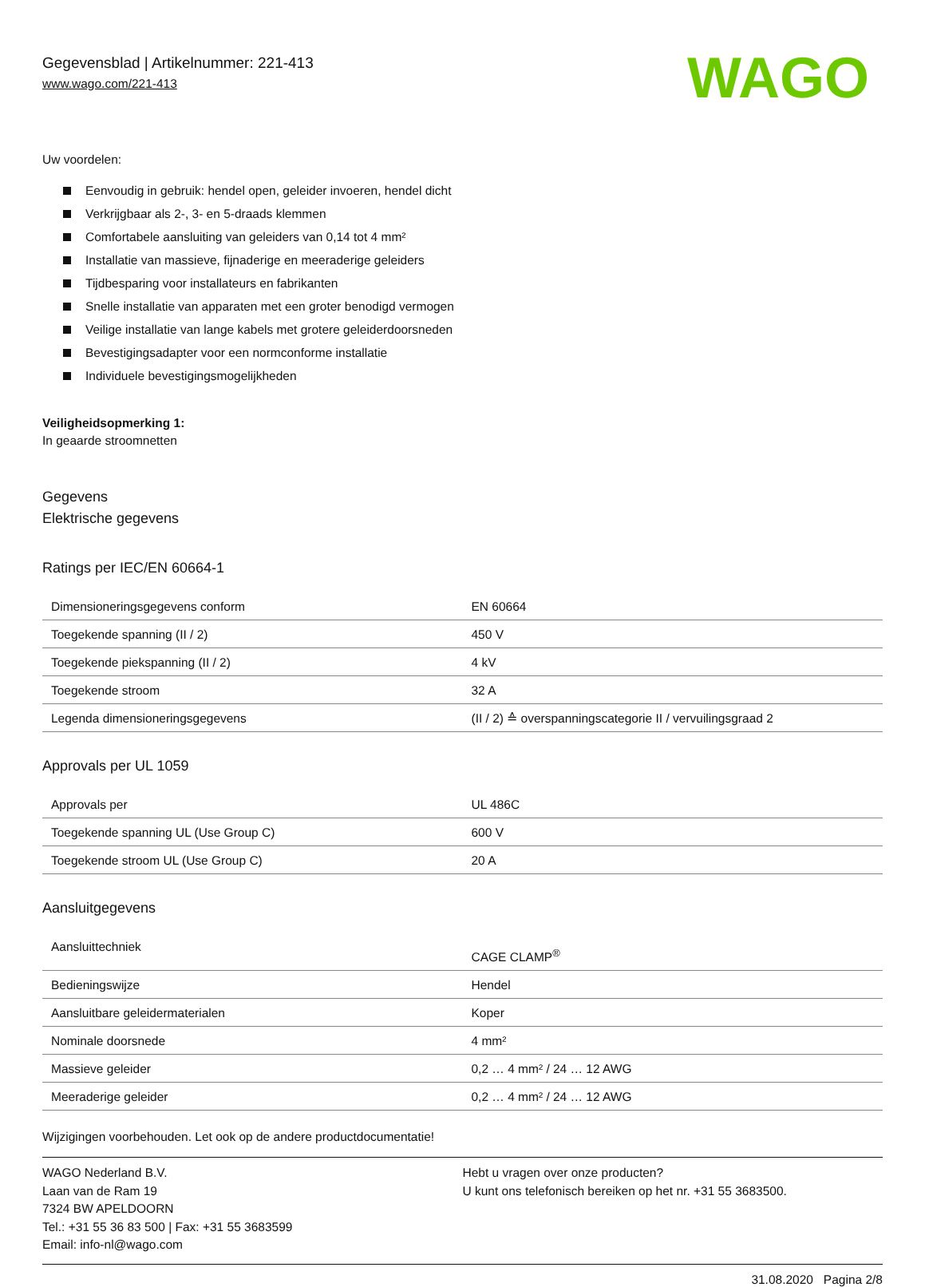Gegevensblad | Artikelnummer: 221-413
www.wago.com/221-413
WAGO
Uw voordelen:
Eenvoudig in gebruik: hendel open, geleider invoeren, hendel dicht
Verkrijgbaar als 2-, 3- en 5-draads klemmen
Comfortabele aansluiting van geleiders van 0,14 tot 4 mm²
Installatie van massieve, fijnaderige en meeraderige geleiders
Tijdbesparing voor installateurs en fabrikanten
Snelle installatie van apparaten met een groter benodigd vermogen
Veilige installatie van lange kabels met grotere geleiderdoorsneden
Bevestigingsadapter voor een normconforme installatie
Individuele bevestigingsmogelijkheden
Veiligheidsopmerking 1:
In geaarde stroomnetten
Gegevens
Elektrische gegevens
Ratings per IEC/EN 60664-1
| Dimensioneringsgegevens conform | EN 60664 |
| Toegekende spanning (II / 2) | 450 V |
| Toegekende piekspanning (II / 2) | 4 kV |
| Toegekende stroom | 32 A |
| Legenda dimensioneringsgegevens | (II / 2) ≙ overspanningscategorie II / vervuilingsgraad 2 |
Approvals per UL 1059
| Approvals per | UL 486C |
| Toegekende spanning UL (Use Group C) | 600 V |
| Toegekende stroom UL (Use Group C) | 20 A |
Aansluitgegevens
| Aansluittechniek | CAGE CLAMP<sup>®</sup> |
| Bedieningswijze | Hendel |
| Aansluitbare geleidermaterialen | Koper |
| Nominale doorsnede | 4 mm² |
| Massieve geleider | 0,2 … 4 mm² / 24 … 12 AWG |
| Meeraderige geleider | 0,2 … 4 mm² / 24 … 12 AWG |
Wijzigingen voorbehouden. Let ook op de andere productdocumentatie!
WAGO Nederland B.V.
Laan van de Ram 19
7324 BW APELDOORN
Tel.: +31 55 36 83 500 | Fax: +31 55 3683599
Email: info-nl@wago.com
Hebt u vragen over onze producten?
U kunt ons telefonisch bereiken op het nr. +31 55 3683500.
31.08.2020 Pagina 2/8